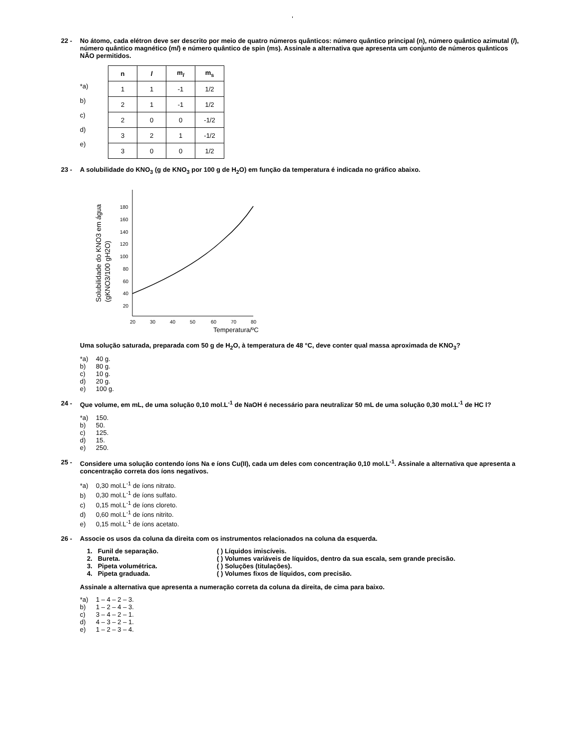'
22 - No átomo, cada elétron deve ser descrito por meio de quatro números quânticos: número quântico principal (n), número quântico azimutal (l), número quântico magnético (ml) e número quântico de spin (ms). Assinale a alternativa que apresenta um conjunto de números quânticos NÃO permitidos.
*a)
b)
c)
d)
e)
| n | l | m<sub>l</sub> | m<sub>s</sub> |
| --- | --- | --- | --- |
| 1 | 1 | -1 | 1/2 |
| 2 | 1 | -1 | 1/2 |
| 2 | 0 | 0 | -1/2 |
| 3 | 2 | 1 | -1/2 |
| 3 | 0 | 0 | 1/2 |
23 - A solubilidade do KNO<sub>3</sub> (g de KNO<sub>3</sub> por 100 g de H<sub>2</sub>O) em função da temperatura é indicada no gráfico abaixo.
Solubilidade do KNO3 em água
(gKNO3/100 gH2O)
180
160
140
120
100
80
60
40
20
20
30
40
50
60
70
80
Temperatura/ºC
Uma solução saturada, preparada com 50 g de H<sub>2</sub>O, à temperatura de 48 °C, deve conter qual massa aproximada de KNO<sub>3</sub>?
*a) 40 g.
b) 80 g.
c) 10 g.
d) 20 g.
e) 100 g.
24 - Que volume, em mL, de uma solução 0,10 mol.L<sup>-1</sup> de NaOH é necessário para neutralizar 50 mL de uma solução 0,30 mol.L<sup>-1</sup> de HC l?
*a) 150.
b) 50.
c) 125.
d) 15.
e) 250.
25 - Considere uma solução contendo íons Na e íons Cu(II), cada um deles com concentração 0,10 mol.L<sup>-1</sup>. Assinale a alternativa que apresenta a concentração correta dos íons negativos.
*a) 0,30 mol.L<sup>-1</sup> de íons nitrato.
b) 0,30 mol.L<sup>-1</sup> de íons sulfato.
c) 0,15 mol.L<sup>-1</sup> de íons cloreto.
d) 0,60 mol.L<sup>-1</sup> de íons nitrito.
e) 0,15 mol.L<sup>-1</sup> de íons acetato.
26 - Associe os usos da coluna da direita com os instrumentos relacionados na coluna da esquerda.
1. Funil de separação. ( ) Líquidos imiscíveis.
2. Bureta. ( ) Volumes variáveis de líquidos, dentro da sua escala, sem grande precisão.
3. Pipeta volumétrica. ( ) Soluções (titulações).
4. Pipeta graduada. ( ) Volumes fixos de líquidos, com precisão.
Assinale a alternativa que apresenta a numeração correta da coluna da direita, de cima para baixo.
*a) 1 – 4 – 2 – 3.
b) 1 – 2 – 4 – 3.
c) 3 – 4 – 2 – 1.
d) 4 – 3 – 2 – 1.
e) 1 – 2 – 3 – 4.